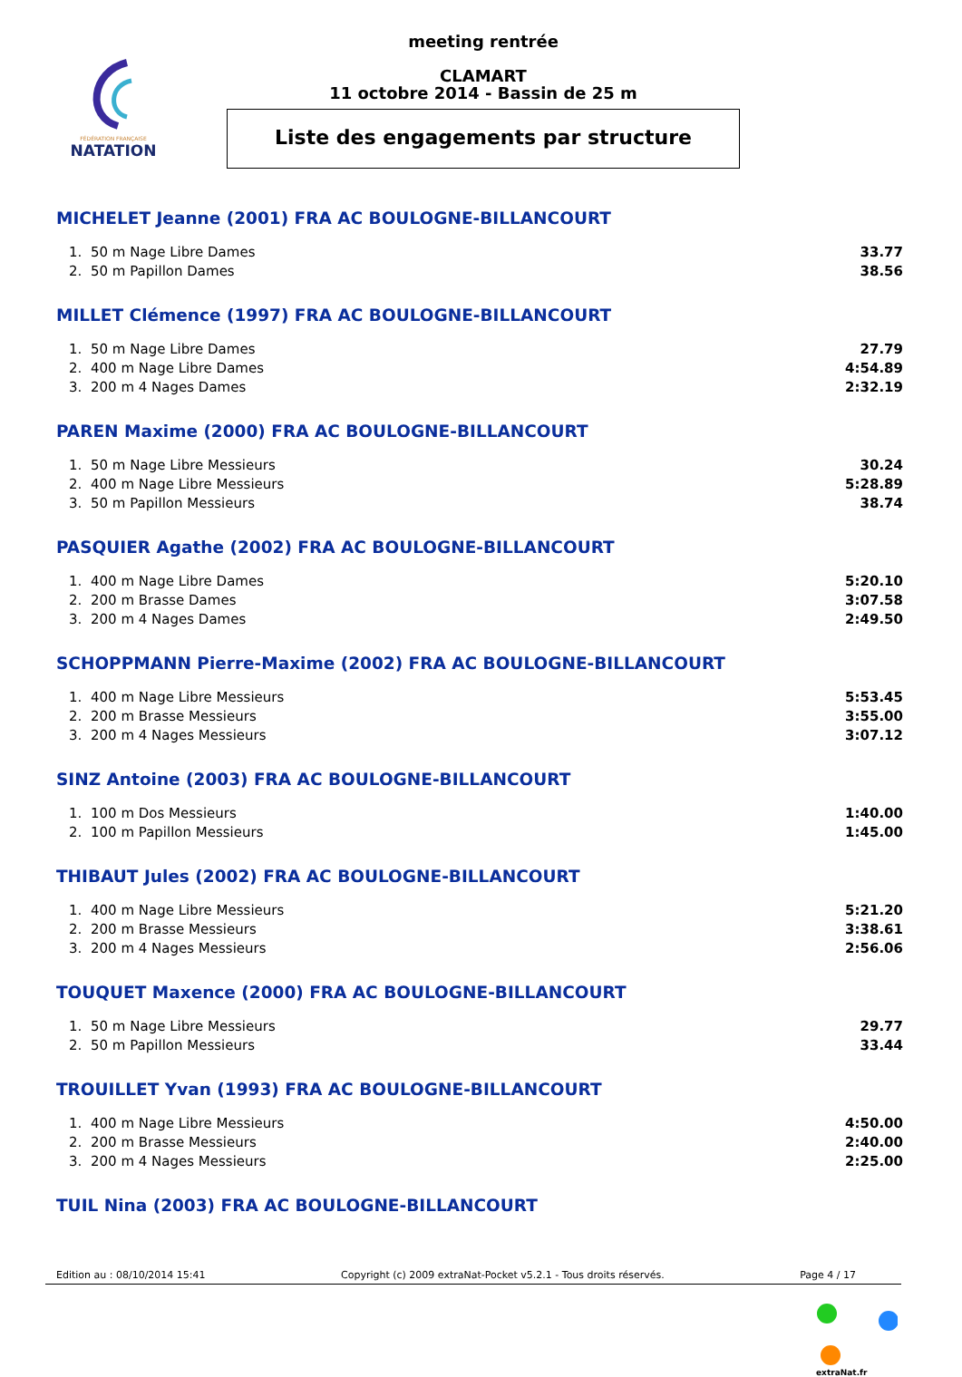FÉDÉRATION FRANÇAISE
NATATION
meeting rentrée
CLAMART
11 octobre 2014 - Bassin de 25 m
Liste des engagements par structure
MICHELET Jeanne (2001) FRA AC BOULOGNE-BILLANCOURT
| 1. | 50 m Nage Libre Dames | 33.77 |
| 2. | 50 m Papillon Dames | 38.56 |
MILLET Clémence (1997) FRA AC BOULOGNE-BILLANCOURT
| 1. | 50 m Nage Libre Dames | 27.79 |
| 2. | 400 m Nage Libre Dames | 4:54.89 |
| 3. | 200 m 4 Nages Dames | 2:32.19 |
PAREN Maxime (2000) FRA AC BOULOGNE-BILLANCOURT
| 1. | 50 m Nage Libre Messieurs | 30.24 |
| 2. | 400 m Nage Libre Messieurs | 5:28.89 |
| 3. | 50 m Papillon Messieurs | 38.74 |
PASQUIER Agathe (2002) FRA AC BOULOGNE-BILLANCOURT
| 1. | 400 m Nage Libre Dames | 5:20.10 |
| 2. | 200 m Brasse Dames | 3:07.58 |
| 3. | 200 m 4 Nages Dames | 2:49.50 |
SCHOPPMANN Pierre-Maxime (2002) FRA AC BOULOGNE-BILLANCOURT
| 1. | 400 m Nage Libre Messieurs | 5:53.45 |
| 2. | 200 m Brasse Messieurs | 3:55.00 |
| 3. | 200 m 4 Nages Messieurs | 3:07.12 |
SINZ Antoine (2003) FRA AC BOULOGNE-BILLANCOURT
| 1. | 100 m Dos Messieurs | 1:40.00 |
| 2. | 100 m Papillon Messieurs | 1:45.00 |
THIBAUT Jules (2002) FRA AC BOULOGNE-BILLANCOURT
| 1. | 400 m Nage Libre Messieurs | 5:21.20 |
| 2. | 200 m Brasse Messieurs | 3:38.61 |
| 3. | 200 m 4 Nages Messieurs | 2:56.06 |
TOUQUET Maxence (2000) FRA AC BOULOGNE-BILLANCOURT
| 1. | 50 m Nage Libre Messieurs | 29.77 |
| 2. | 50 m Papillon Messieurs | 33.44 |
TROUILLET Yvan (1993) FRA AC BOULOGNE-BILLANCOURT
| 1. | 400 m Nage Libre Messieurs | 4:50.00 |
| 2. | 200 m Brasse Messieurs | 2:40.00 |
| 3. | 200 m 4 Nages Messieurs | 2:25.00 |
TUIL Nina (2003) FRA AC BOULOGNE-BILLANCOURT
Edition au : 08/10/2014 15:41 Copyright (c) 2009 extraNat-Pocket v5.2.1 - Tous droits réservés. Page 4 / 17
extraNat.fr